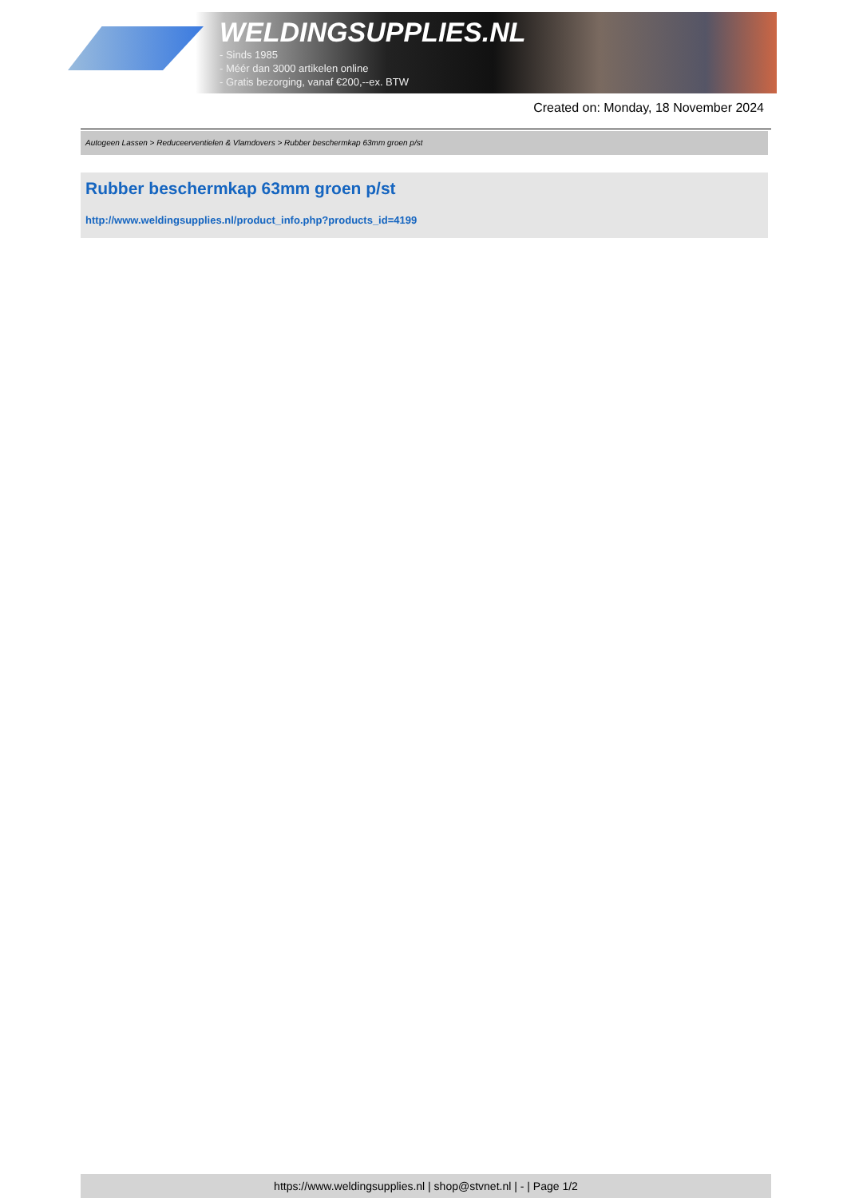WELDINGSUPPLIES.NL
- Sinds 1985
- Méér dan 3000 artikelen online
- Gratis bezorging, vanaf €200,--ex. BTW
Created on: Monday, 18 November 2024
Autogeen Lassen > Reduceerventielen & Vlamdovers > Rubber beschermkap 63mm groen p/st
Rubber beschermkap 63mm groen p/st
http://www.weldingsupplies.nl/product_info.php?products_id=4199
https://www.weldingsupplies.nl | shop@stvnet.nl | - | Page 1/2